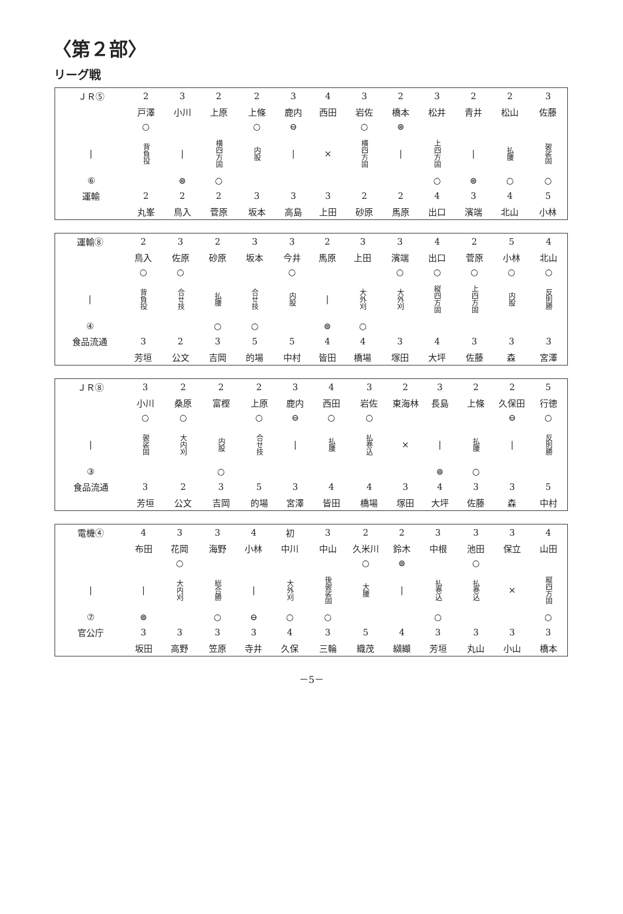〈第２部〉
リーグ戦
| ＪＲ⑤ | 2 | 3 | 2 | 2 | 3 | 4 | 3 | 2 | 3 | 2 | 2 | 3 |
| | 戸澤 | 小川 | 上原 | 上條 | 鹿内 | 西田 | 岩佐 | 橋本 | 松井 | 青井 | 松山 | 佐藤 |
| | ○ | | | ○ | ⊖ | | ○ | ⊜ | | | | |
| / | 背負投 | / | 横四方固 | 内股 | / | × | 横四方固 | / | 上四方固 | / | 払腰 | 袈裟固 |
| ⑥ | | ⊜ | ○ | | | | | | ○ | ⊜ | ○ | ○ |
| 運輸 | 2 | 2 | 2 | 3 | 3 | 3 | 2 | 2 | 4 | 3 | 4 | 5 |
| | 丸峯 | 鳥入 | 菅原 | 坂本 | 高島 | 上田 | 砂原 | 馬原 | 出口 | 濱端 | 北山 | 小林 |
| 運輸⑧ | 2 | 3 | 2 | 3 | 3 | 2 | 3 | 3 | 4 | 2 | 5 | 4 |
| | 鳥入 | 佐原 | 砂原 | 坂本 | 今井 | 馬原 | 上田 | 濱端 | 出口 | 菅原 | 小林 | 北山 |
| | ○ | ○ | | | ○ | | | ○ | ○ | ○ | ○ | ○ |
| / | 背負投 | 合せ技 | 払腰 | 合せ技 | 内股 | / | 大外刈 | 大外刈 | 縦四方固 | 上四方固 | 内股 | 反則勝 |
| ④ | | | ○ | ○ | | ⊜ | ○ | | | | | |
| 食品流通 | 3 | 2 | 3 | 5 | 5 | 4 | 4 | 3 | 4 | 3 | 3 | 3 |
| | 芳垣 | 公文 | 吉岡 | 的場 | 中村 | 皆田 | 橋場 | 塚田 | 大坪 | 佐藤 | 森 | 宮澤 |
| ＪＲ⑧ | 3 | 2 | 2 | 2 | 3 | 4 | 3 | 2 | 3 | 2 | 2 | 5 |
| | 小川 | 桑原 | 富樫 | 上原 | 鹿内 | 西田 | 岩佐 | 東海林 | 長島 | 上條 | 久保田 | 行徳 |
| | ○ | ○ | | ○ | ⊖ | ○ | ○ | | | | ⊖ | ○ |
| / | 袈裟固 | 大内刈 | 内股 | 合せ技 | / | 払腰 | 払巻込 | × | / | 払腰 | / | 反則勝 |
| ③ | | | ○ | | | | | | ⊜ | ○ | | |
| 食品流通 | 3 | 2 | 3 | 5 | 3 | 4 | 4 | 3 | 4 | 3 | 3 | 5 |
| | 芳垣 | 公文 | 吉岡 | 的場 | 宮澤 | 皆田 | 橋場 | 塚田 | 大坪 | 佐藤 | 森 | 中村 |
| 電機④ | 4 | 3 | 3 | 4 | 初 | 3 | 2 | 2 | 3 | 3 | 3 | 4 |
| | 布田 | 花岡 | 海野 | 小林 | 中川 | 中山 | 久米川 | 鈴木 | 中根 | 池田 | 保立 | 山田 |
| | | ○ | | | | | ○ | ⊜ | | ○ | | |
| / | / | 大内刈 | 総合勝 | / | 大外刈 | 後袈裟固 | 大腰 | / | 払巻込 | 払巻込 | × | 縦四方固 |
| ⑦ | ⊜ | | ○ | ⊖ | ○ | ○ | | | ○ | | | ○ |
| 官公庁 | 3 | 3 | 3 | 3 | 4 | 3 | 5 | 4 | 3 | 3 | 3 | 3 |
| | 坂田 | 高野 | 笠原 | 寺井 | 久保 | 三輪 | 織茂 | 纐纈 | 芳垣 | 丸山 | 小山 | 橋本 |
－5－